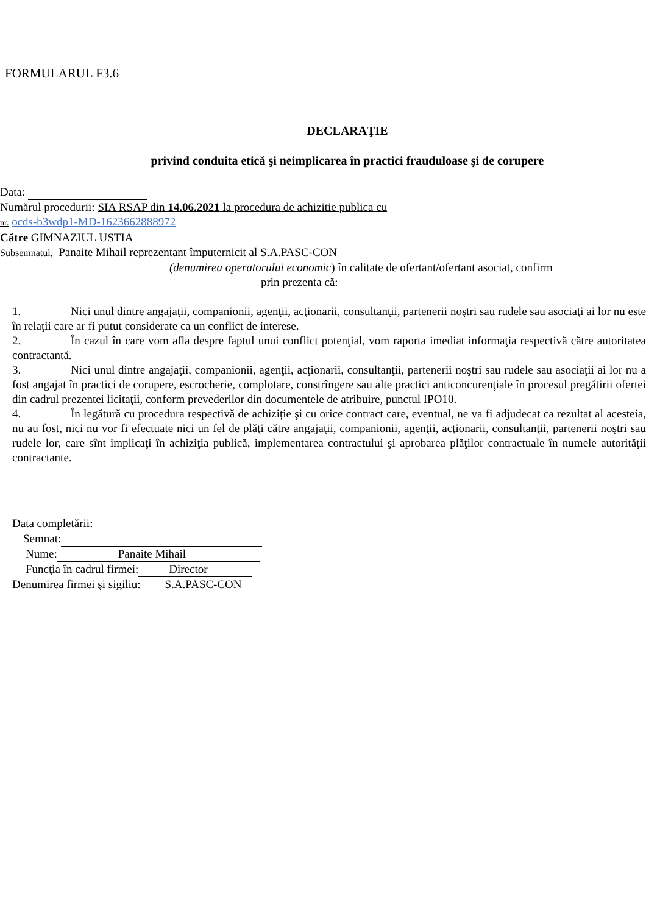FORMULARUL F3.6
DECLARAŢIE
privind conduita etică şi neimplicarea în practici frauduloase şi de corupere
Data:
Numărul procedurii: SIA RSAP din 14.06.2021 la procedura de achizitie publica cu
nr. ocds-b3wdp1-MD-1623662888972
Către GIMNAZIUL USTIA
Subsemnatul, Panaite Mihail reprezentant împuternicit al S.A.PASC-CON
(denumirea operatorului economic) în calitate de ofertant/ofertant asociat, confirm
prin prezenta că:
1. Nici unul dintre angajaţii, companionii, agenţii, acţionarii, consultanţii, partenerii noştri sau rudele sau asociaţi ai lor nu este în relaţii care ar fi putut considerate ca un conflict de interese.
2. În cazul în care vom afla despre faptul unui conflict potenţial, vom raporta imediat informaţia respectivă către autoritatea contractantă.
3. Nici unul dintre angajaţii, companionii, agenţii, acţionarii, consultanţii, partenerii noştri sau rudele sau asociaţii ai lor nu a fost angajat în practici de corupere, escrocherie, complotare, constrîngere sau alte practici anticoncurenţiale în procesul pregătirii ofertei din cadrul prezentei licitaţii, conform prevederilor din documentele de atribuire, punctul IPO10.
4. În legătură cu procedura respectivă de achiziție şi cu orice contract care, eventual, ne va fi adjudecat ca rezultat al acesteia, nu au fost, nici nu vor fi efectuate nici un fel de plăţi către angajaţii, companionii, agenţii, acţionarii, consultanţii, partenerii noştri sau rudele lor, care sînt implicaţi în achiziţia publică, implementarea contractului şi aprobarea plăţilor contractuale în numele autorităţii contractante.
Data completării:
Semnat:
Nume: Panaite Mihail
Funcţia în cadrul firmei: Director
Denumirea firmei şi sigiliu: S.A.PASC-CON